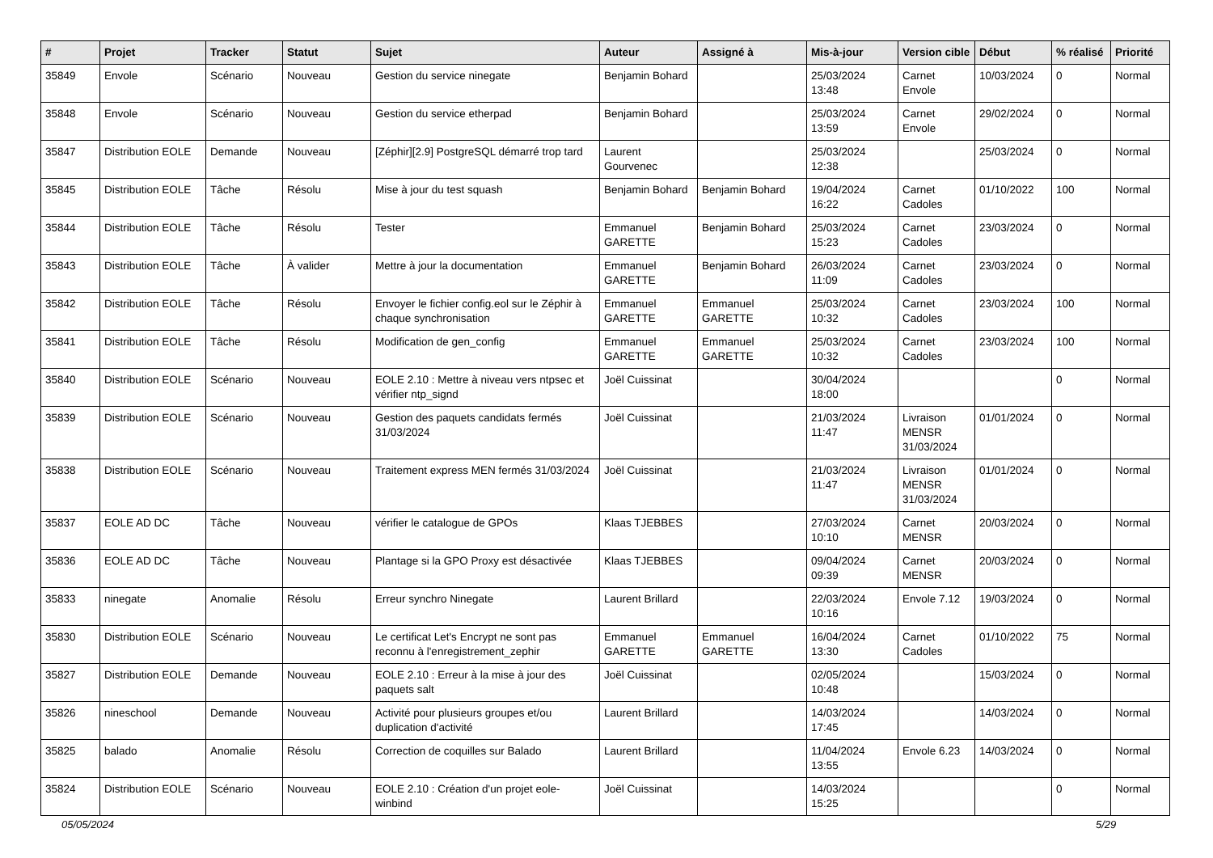| # | Projet | Tracker | Statut | Sujet | Auteur | Assigné à | Mis-à-jour | Version cible | Début | % réalisé | Priorité |
| --- | --- | --- | --- | --- | --- | --- | --- | --- | --- | --- | --- |
| 35849 | Envole | Scénario | Nouveau | Gestion du service ninegate | Benjamin Bohard | | 25/03/2024 13:48 | Carnet Envole | 10/03/2024 | 0 | Normal |
| 35848 | Envole | Scénario | Nouveau | Gestion du service etherpad | Benjamin Bohard | | 25/03/2024 13:59 | Carnet Envole | 29/02/2024 | 0 | Normal |
| 35847 | Distribution EOLE | Demande | Nouveau | [Zéphir][2.9] PostgreSQL démarré trop tard | Laurent Gourvenec | | 25/03/2024 12:38 | | 25/03/2024 | 0 | Normal |
| 35845 | Distribution EOLE | Tâche | Résolu | Mise à jour du test squash | Benjamin Bohard | Benjamin Bohard | 19/04/2024 16:22 | Carnet Cadoles | 01/10/2022 | 100 | Normal |
| 35844 | Distribution EOLE | Tâche | Résolu | Tester | Emmanuel GARETTE | Benjamin Bohard | 25/03/2024 15:23 | Carnet Cadoles | 23/03/2024 | 0 | Normal |
| 35843 | Distribution EOLE | Tâche | À valider | Mettre à jour la documentation | Emmanuel GARETTE | Benjamin Bohard | 26/03/2024 11:09 | Carnet Cadoles | 23/03/2024 | 0 | Normal |
| 35842 | Distribution EOLE | Tâche | Résolu | Envoyer le fichier config.eol sur le Zéphir à chaque synchronisation | Emmanuel GARETTE | Emmanuel GARETTE | 25/03/2024 10:32 | Carnet Cadoles | 23/03/2024 | 100 | Normal |
| 35841 | Distribution EOLE | Tâche | Résolu | Modification de gen_config | Emmanuel GARETTE | Emmanuel GARETTE | 25/03/2024 10:32 | Carnet Cadoles | 23/03/2024 | 100 | Normal |
| 35840 | Distribution EOLE | Scénario | Nouveau | EOLE 2.10 : Mettre à niveau vers ntpsec et vérifier ntp_signd | Joël Cuissinat | | 30/04/2024 18:00 | | | 0 | Normal |
| 35839 | Distribution EOLE | Scénario | Nouveau | Gestion des paquets candidats fermés 31/03/2024 | Joël Cuissinat | | 21/03/2024 11:47 | Livraison MENSR 31/03/2024 | 01/01/2024 | 0 | Normal |
| 35838 | Distribution EOLE | Scénario | Nouveau | Traitement express MEN fermés 31/03/2024 | Joël Cuissinat | | 21/03/2024 11:47 | Livraison MENSR 31/03/2024 | 01/01/2024 | 0 | Normal |
| 35837 | EOLE AD DC | Tâche | Nouveau | vérifier le catalogue de GPOs | Klaas TJEBBES | | 27/03/2024 10:10 | Carnet MENSR | 20/03/2024 | 0 | Normal |
| 35836 | EOLE AD DC | Tâche | Nouveau | Plantage si la GPO Proxy est désactivée | Klaas TJEBBES | | 09/04/2024 09:39 | Carnet MENSR | 20/03/2024 | 0 | Normal |
| 35833 | ninegate | Anomalie | Résolu | Erreur synchro Ninegate | Laurent Brillard | | 22/03/2024 10:16 | Envole 7.12 | 19/03/2024 | 0 | Normal |
| 35830 | Distribution EOLE | Scénario | Nouveau | Le certificat Let's Encrypt ne sont pas reconnu à l'enregistrement_zephir | Emmanuel GARETTE | Emmanuel GARETTE | 16/04/2024 13:30 | Carnet Cadoles | 01/10/2022 | 75 | Normal |
| 35827 | Distribution EOLE | Demande | Nouveau | EOLE 2.10 : Erreur à la mise à jour des paquets salt | Joël Cuissinat | | 02/05/2024 10:48 | | 15/03/2024 | 0 | Normal |
| 35826 | nineschool | Demande | Nouveau | Activité pour plusieurs groupes et/ou duplication d'activité | Laurent Brillard | | 14/03/2024 17:45 | | 14/03/2024 | 0 | Normal |
| 35825 | balado | Anomalie | Résolu | Correction de coquilles sur Balado | Laurent Brillard | | 11/04/2024 13:55 | Envole 6.23 | 14/03/2024 | 0 | Normal |
| 35824 | Distribution EOLE | Scénario | Nouveau | EOLE 2.10 : Création d'un projet eole-winbind | Joël Cuissinat | | 14/03/2024 15:25 | | | 0 | Normal |
05/05/2024 5/29